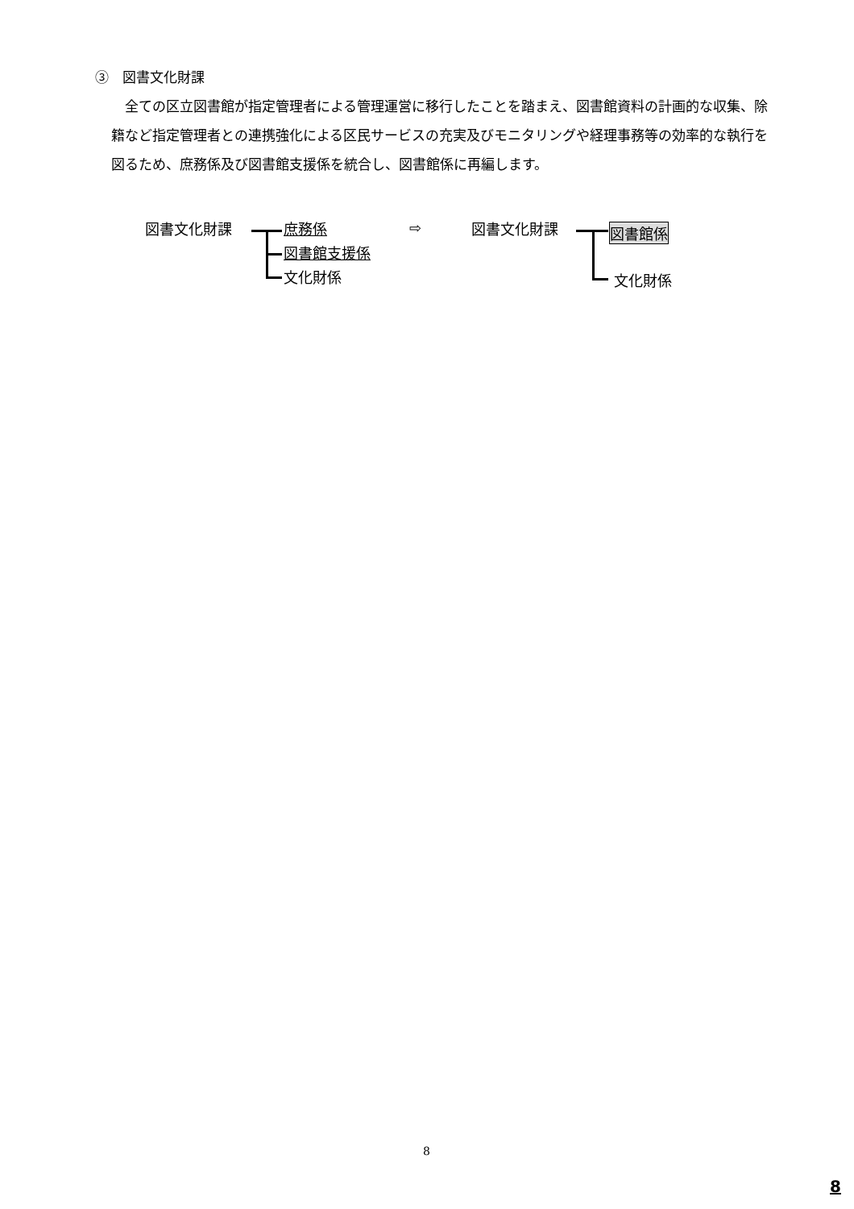③　図書文化財課
全ての区立図書館が指定管理者による管理運営に移行したことを踏まえ、図書館資料の計画的な収集、除籍など指定管理者との連携強化による区民サービスの充実及びモニタリングや経理事務等の効率的な執行を図るため、庶務係及び図書館支援係を統合し、図書館係に再編します。
図書文化財課
庶務係
図書館支援係
文化財係
⇨ 図書文化財課 図書館係
文化財係
8
8